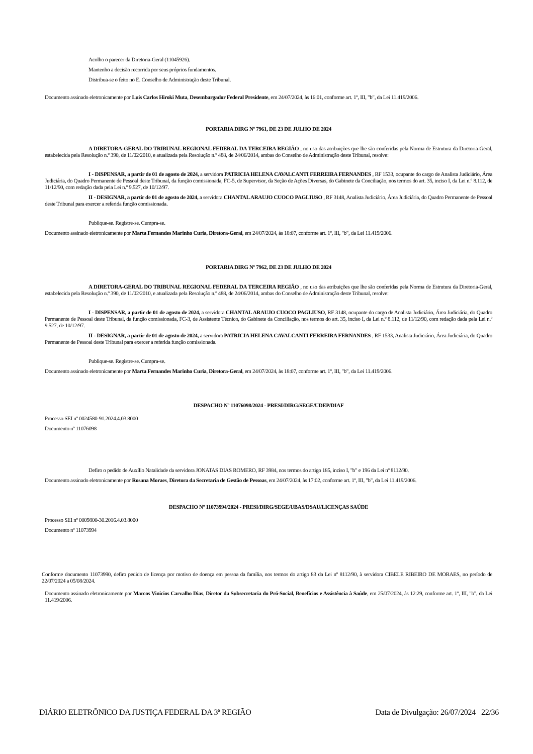Acolho o parecer da Diretoria-Geral (11045926).
Mantenho a decisão recorrida por seus próprios fundamentos.
Distribua-se o feito no E. Conselho de Administração deste Tribunal.
Documento assinado eletronicamente por Luis Carlos Hiroki Muta, Desembargador Federal Presidente, em 24/07/2024, às 16:01, conforme art. 1º, III, "b", da Lei 11.419/2006.
PORTARIA DIRG Nº 7961, DE 23 DE JULHO DE 2024
A DIRETORA-GERAL DO TRIBUNAL REGIONAL FEDERAL DA TERCEIRA REGIÃO , no uso das atribuições que lhe são conferidas pela Norma de Estrutura da Diretoria-Geral, estabelecida pela Resolução n.º 390, de 11/02/2010, e atualizada pela Resolução n.º 488, de 24/06/2014, ambas do Conselho de Administração deste Tribunal, resolve:
I - DISPENSAR, a partir de 01 de agosto de 2024, a servidora PATRICIA HELENA CAVALCANTI FERREIRA FERNANDES , RF 1533, ocupante do cargo de Analista Judiciário, Área Judiciária, do Quadro Permanente de Pessoal deste Tribunal, da função comissionada, FC-5, de Supervisor, da Seção de Ações Diversas, do Gabinete da Conciliação, nos termos do art. 35, inciso I, da Lei n.º 8.112, de 11/12/90, com redação dada pela Lei n.º 9.527, de 10/12/97.
II - DESIGNAR, a partir de 01 de agosto de 2024, a servidora CHANTAL ARAUJO CUOCO PAGLIUSO , RF 3148, Analista Judiciário, Área Judiciária, do Quadro Permanente de Pessoal deste Tribunal para exercer a referida função comissionada.
Publique-se. Registre-se. Cumpra-se.
Documento assinado eletronicamente por Marta Fernandes Marinho Curia, Diretora-Geral, em 24/07/2024, às 18:07, conforme art. 1º, III, "b", da Lei 11.419/2006.
PORTARIA DIRG Nº 7962, DE 23 DE JULHO DE 2024
A DIRETORA-GERAL DO TRIBUNAL REGIONAL FEDERAL DA TERCEIRA REGIÃO , no uso das atribuições que lhe são conferidas pela Norma de Estrutura da Diretoria-Geral, estabelecida pela Resolução n.º 390, de 11/02/2010, e atualizada pela Resolução n.º 488, de 24/06/2014, ambas do Conselho de Administração deste Tribunal, resolve:
I - DISPENSAR, a partir de 01 de agosto de 2024, a servidora CHANTAL ARAUJO CUOCO PAGLIUSO, RF 3148, ocupante do cargo de Analista Judiciário, Área Judiciária, do Quadro Permanente de Pessoal deste Tribunal, da função comissionada, FC-3, de Assistente Técnico, do Gabinete da Conciliação, nos termos do art. 35, inciso I, da Lei n.º 8.112, de 11/12/90, com redação dada pela Lei n.º 9.527, de 10/12/97.
II - DESIGNAR, a partir de 01 de agosto de 2024, a servidora PATRICIA HELENA CAVALCANTI FERREIRA FERNANDES , RF 1533, Analista Judiciário, Área Judiciária, do Quadro Permanente de Pessoal deste Tribunal para exercer a referida função comissionada.
Publique-se. Registre-se. Cumpra-se.
Documento assinado eletronicamente por Marta Fernandes Marinho Curia, Diretora-Geral, em 24/07/2024, às 18:07, conforme art. 1º, III, "b", da Lei 11.419/2006.
DESPACHO Nº 11076098/2024 - PRESI/DIRG/SEGE/UDEP/DIAF
Processo SEI nº 0024580-91.2024.4.03.8000
Documento nº 11076098
Defiro o pedido de Auxílio Natalidade da servidora JONATAS DIAS ROMERO, RF 3984, nos termos do artigo 185, inciso I, "b" e 196 da Lei nº 8112/90.
Documento assinado eletronicamente por Rosana Moraes, Diretora da Secretaria de Gestão de Pessoas, em 24/07/2024, às 17:02, conforme art. 1º, III, "b", da Lei 11.419/2006.
DESPACHO Nº 11073994/2024 - PRESI/DIRG/SEGE/UBAS/DSAU/LICENÇAS SAÚDE
Processo SEI nº 0009800-30.2016.4.03.8000
Documento nº 11073994
Conforme documento 11073990, defiro pedido de licença por motivo de doença em pessoa da família, nos termos do artigo 83 da Lei nº 8112/90, à servidora CIBELE RIBEIRO DE MORAES, no período de 22/07/2024 a 05/08/2024.
Documento assinado eletronicamente por Marcos Vinicios Carvalho Dias, Diretor da Subsecretaria do Pró-Social, Benefícios e Assistência à Saúde, em 25/07/2024, às 12:29, conforme art. 1º, III, "b", da Lei 11.419/2006.
DIÁRIO ELETRÔNICO DA JUSTIÇA FEDERAL DA 3ª REGIÃO Data de Divulgação: 26/07/2024 22/36